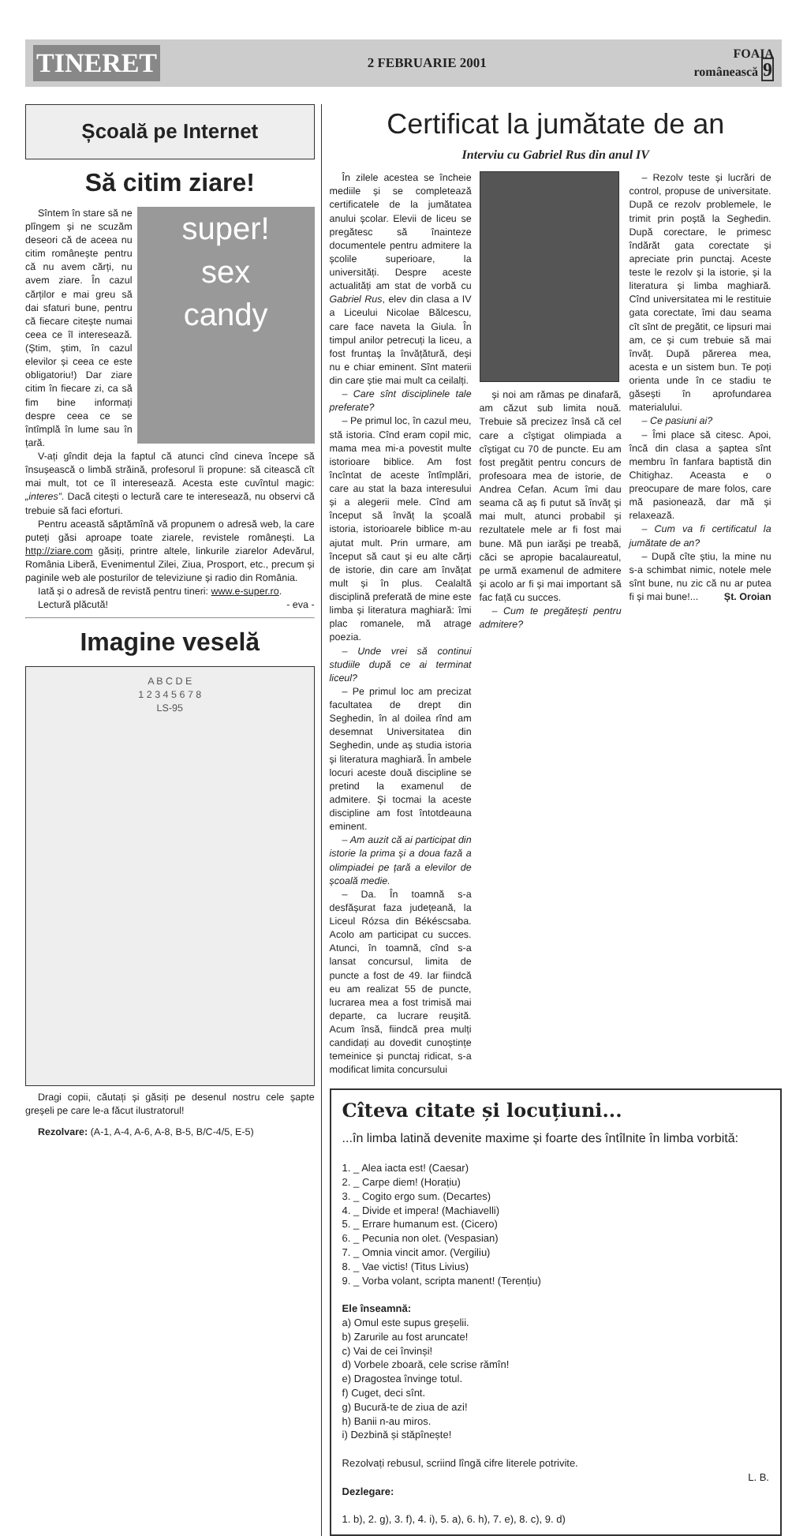TINERET 2 FEBRUARIE 2001 FOAIA
românească 9
Școală pe Internet
Să citim ziare!
super!
sex
candy
Sîntem în stare să ne plîngem și ne scuzăm deseori că de aceea nu citim românește pentru că nu avem cărți, nu avem ziare. În cazul cărților e mai greu să dai sfaturi bune, pentru că fiecare citește numai ceea ce îl interesează. (Știm, știm, în cazul elevilor și ceea ce este obligatoriu!) Dar ziare citim în fiecare zi, ca să fim bine informați despre ceea ce se întîmplă în lume sau în țară.
V-ați gîndit deja la faptul că atunci cînd cineva începe să însușească o limbă străină, profesorul îi propune: să citească cît mai mult, tot ce îl interesează. Acesta este cuvîntul magic: „interes”. Dacă citești o lectură care te interesează, nu observi că trebuie să faci eforturi.
Pentru această săptămînă vă propunem o adresă web, la care puteți găsi aproape toate ziarele, revistele românești. La http://ziare.com găsiți, printre altele, linkurile ziarelor Adevărul, România Liberă, Evenimentul Zilei, Ziua, Prosport, etc., precum și paginile web ale posturilor de televiziune și radio din România.
Iată și o adresă de revistă pentru tineri: www.e-super.ro.
Lectură plăcută! - eva -
Imagine veselă
A B C D E
1 2 3 4 5 6 7 8
LS-95
Dragi copii, căutați și găsiți pe desenul nostru cele șapte greșeli pe care le-a făcut ilustratorul!
Rezolvare: (A-1, A-4, A-6, A-8, B-5, B/C-4/5, E-5)
Certificat la jumătate de an
Interviu cu Gabriel Rus din anul IV
În zilele acestea se încheie mediile și se completează certificatele de la jumătatea anului școlar. Elevii de liceu se pregătesc să înainteze documentele pentru admitere la școlile superioare, la universități. Despre aceste actualități am stat de vorbă cu Gabriel Rus, elev din clasa a IV a Liceului Nicolae Bălcescu, care face naveta la Giula. În timpul anilor petrecuți la liceu, a fost fruntaș la învățătură, deși nu e chiar eminent. Sînt materii din care știe mai mult ca ceilalți.
– Care sînt disciplinele tale preferate?
– Pe primul loc, în cazul meu, stă istoria. Cînd eram copil mic, mama mea mi-a povestit multe istorioare biblice. Am fost încîntat de aceste întîmplări, care au stat la baza interesului și a alegerii mele. Cînd am început să învăț la școală istoria, istorioarele biblice m-au ajutat mult. Prin urmare, am început să caut și eu alte cărți de istorie, din care am învățat mult și în plus. Cealaltă disciplină preferată de mine este limba și literatura maghiară: îmi plac romanele, mă atrage poezia.
– Unde vrei să continui studiile după ce ai terminat liceul?
– Pe primul loc am precizat facultatea de drept din Seghedin, în al doilea rînd am desemnat Universitatea din Seghedin, unde aș studia istoria și literatura maghiară. În ambele locuri aceste două discipline se pretind la examenul de admitere. Și tocmai la aceste discipline am fost întotdeauna eminent.
– Am auzit că ai participat din istorie la prima și a doua fază a olimpiadei pe țară a elevilor de școală medie.
– Da. În toamnă s-a desfășurat faza județeană, la Liceul Rózsa din Békéscsaba. Acolo am participat cu succes. Atunci, în toamnă, cînd s-a lansat concursul, limita de puncte a fost de 49. Iar fiindcă eu am realizat 55 de puncte, lucrarea mea a fost trimisă mai departe, ca lucrare reușită. Acum însă, fiindcă prea mulți candidați au dovedit cunoștințe temeinice și punctaj ridicat, s-a modificat limita concursului
și noi am rămas pe dinafară, am căzut sub limita nouă. Trebuie să precizez însă că cel care a cîștigat olimpiada a cîștigat cu 70 de puncte. Eu am fost pregătit pentru concurs de profesoara mea de istorie, de Andrea Cefan. Acum îmi dau seama că aș fi putut să învăț și mai mult, atunci probabil și rezultatele mele ar fi fost mai bune. Mă pun iarăși pe treabă, căci se apropie bacalaureatul, pe urmă examenul de admitere și acolo ar fi și mai important să fac față cu succes.
– Cum te pregătești pentru admitere?
– Rezolv teste și lucrări de control, propuse de universitate. După ce rezolv problemele, le trimit prin poștă la Seghedin. După corectare, le primesc îndărăt gata corectate și apreciate prin punctaj. Aceste teste le rezolv și la istorie, și la literatura și limba maghiară. Cînd universitatea mi le restituie gata corectate, îmi dau seama cît sînt de pregătit, ce lipsuri mai am, ce și cum trebuie să mai învăț. După părerea mea, acesta e un sistem bun. Te poți orienta unde în ce stadiu te găsești în aprofundarea materialului.
– Ce pasiuni ai?
– Îmi place să citesc. Apoi, încă din clasa a șaptea sînt membru în fanfara baptistă din Chitighaz. Aceasta e o preocupare de mare folos, care mă pasionează, dar mă și relaxează.
– Cum va fi certificatul la jumătate de an?
– După cîte știu, la mine nu s-a schimbat nimic, notele mele sînt bune, nu zic că nu ar putea fi și mai bune!... Șt. Oroian
Cîteva citate și locuțiuni...
...în limba latină devenite maxime și foarte des întîlnite în limba vorbită:
1. _ Alea iacta est! (Caesar)
2. _ Carpe diem! (Horațiu)
3. _ Cogito ergo sum. (Decartes)
4. _ Divide et impera! (Machiavelli)
5. _ Errare humanum est. (Cicero)
6. _ Pecunia non olet. (Vespasian)
7. _ Omnia vincit amor. (Vergiliu)
8. _ Vae victis! (Titus Livius)
9. _ Vorba volant, scripta manent! (Terențiu)
Ele înseamnă:
a) Omul este supus greșelii.
b) Zarurile au fost aruncate!
c) Vai de cei învinși!
d) Vorbele zboară, cele scrise rămîn!
e) Dragostea învinge totul.
f) Cuget, deci sînt.
g) Bucură-te de ziua de azi!
h) Banii n-au miros.
i) Dezbină și stăpînește!
Rezolvați rebusul, scriind lîngă cifre literele potrivite.
L. B.
Dezlegare:
1. b), 2. g), 3. f), 4. i), 5. a), 6. h), 7. e), 8. c), 9. d)